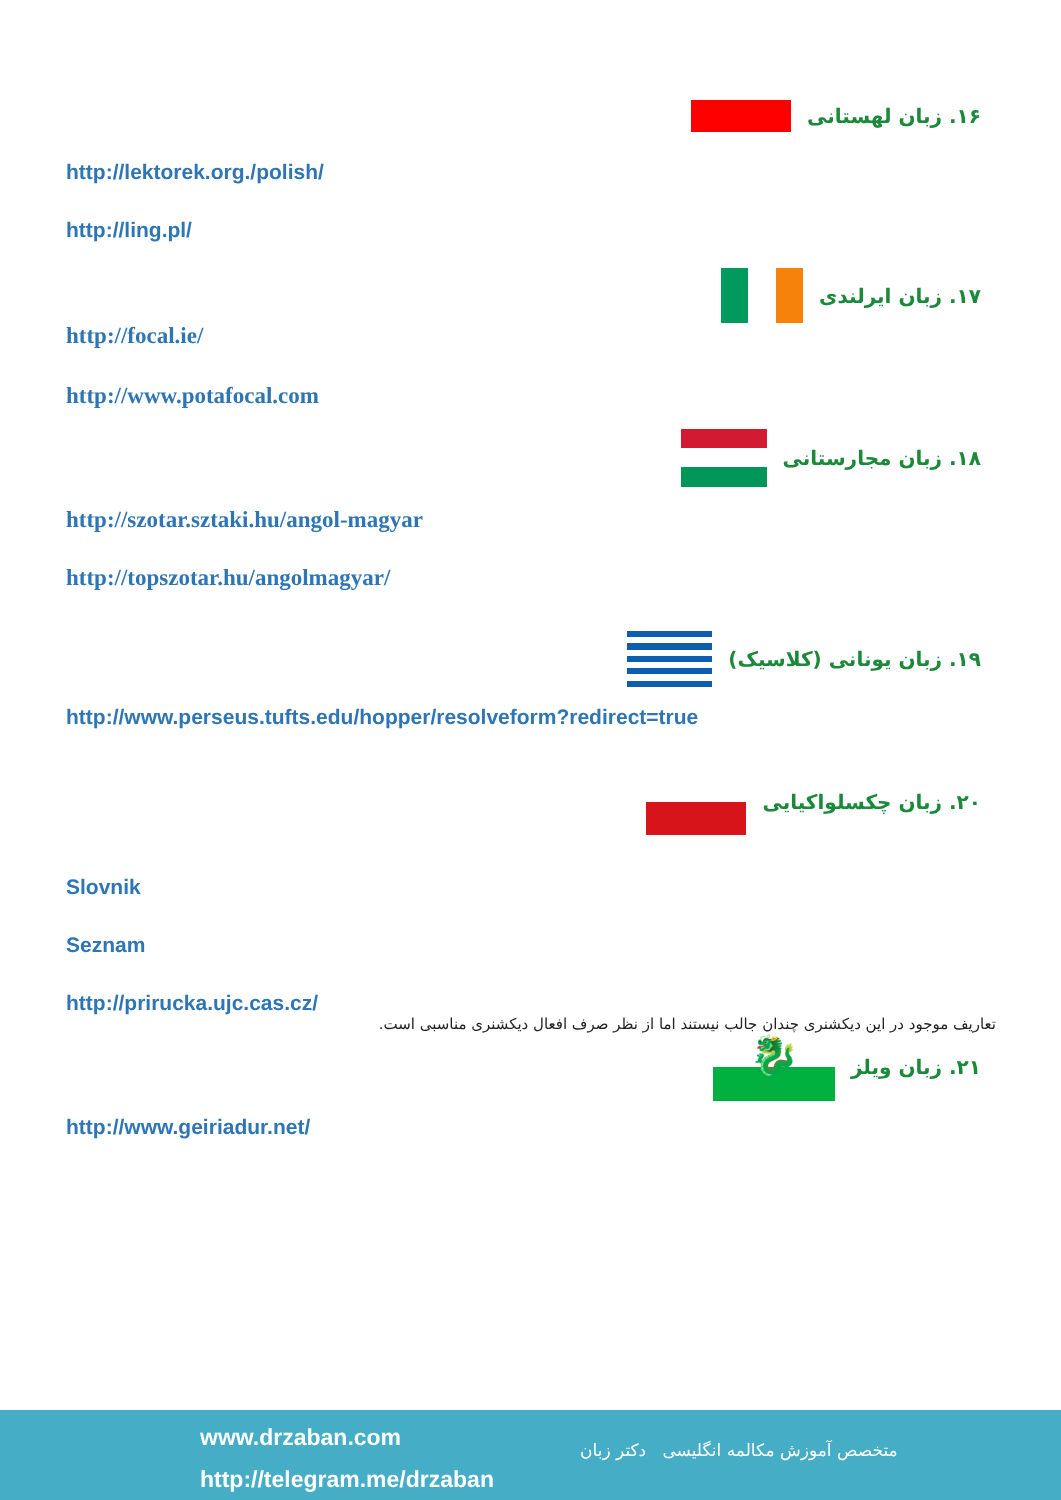۱۶. زبان لهستانی
http://lektorek.org./polish/
http://ling.pl/
۱۷. زبان ایرلندی
http://focal.ie/
http://www.potafocal.com
۱۸. زبان مجارستانی
http://szotar.sztaki.hu/angol-magyar
http://topszotar.hu/angolmagyar/
۱۹. زبان یونانی (کلاسیک)
http://www.perseus.tufts.edu/hopper/resolveform?redirect=true
۲۰. زبان چکسلواکیایی
Slovnik
Seznam
http://prirucka.ujc.cas.cz/
تعاریف موجود در این دیکشنری چندان جالب نیستند اما از نظر صرف افعال دیکشنری مناسبی است.
۲۱. زبان ویلز
🐉
http://www.geiriadur.net/
www.drzaban.com
http://telegram.me/drzaban
متخصص آموزش مکالمه انگلیسی دکتر زبان